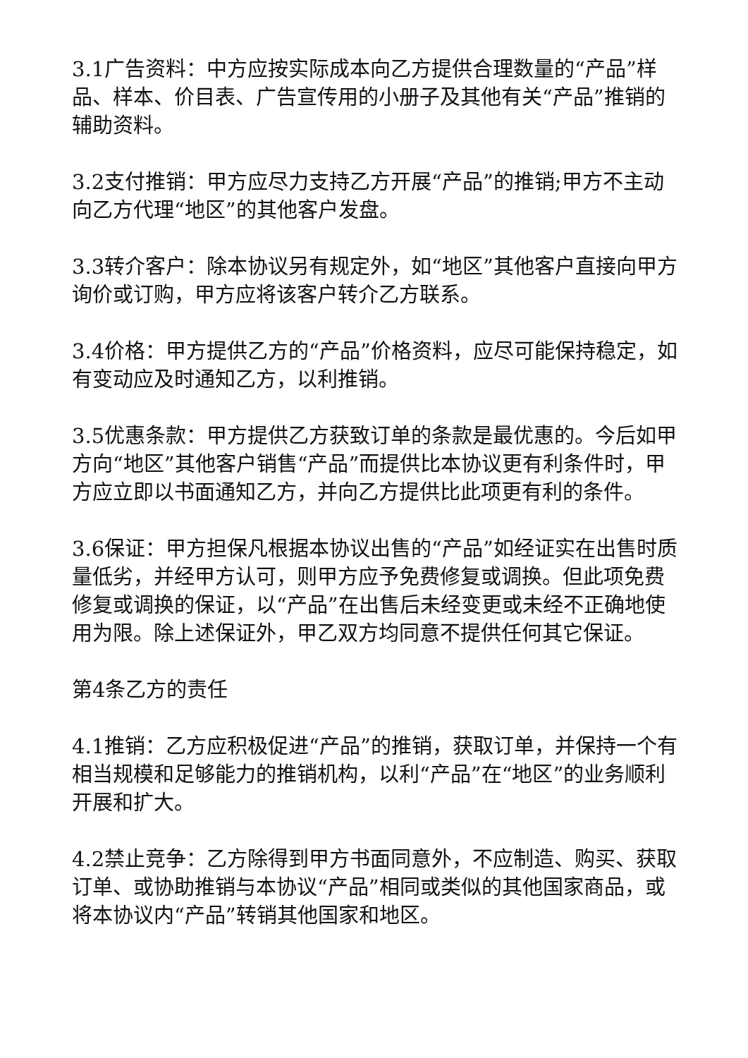3.1广告资料：中方应按实际成本向乙方提供合理数量的“产品”样品、样本、价目表、广告宣传用的小册子及其他有关“产品”推销的辅助资料。
3.2支付推销：甲方应尽力支持乙方开展“产品”的推销;甲方不主动向乙方代理“地区”的其他客户发盘。
3.3转介客户：除本协议另有规定外，如“地区”其他客户直接向甲方询价或订购，甲方应将该客户转介乙方联系。
3.4价格：甲方提供乙方的“产品”价格资料，应尽可能保持稳定，如有变动应及时通知乙方，以利推销。
3.5优惠条款：甲方提供乙方获致订单的条款是最优惠的。今后如甲方向“地区”其他客户销售“产品”而提供比本协议更有利条件时，甲方应立即以书面通知乙方，并向乙方提供比此项更有利的条件。
3.6保证：甲方担保凡根据本协议出售的“产品”如经证实在出售时质量低劣，并经甲方认可，则甲方应予免费修复或调换。但此项免费修复或调换的保证，以“产品”在出售后未经变更或未经不正确地使用为限。除上述保证外，甲乙双方均同意不提供任何其它保证。
第4条乙方的责任
4.1推销：乙方应积极促进“产品”的推销，获取订单，并保持一个有相当规模和足够能力的推销机构，以利“产品”在“地区”的业务顺利开展和扩大。
4.2禁止竞争：乙方除得到甲方书面同意外，不应制造、购买、获取订单、或协助推销与本协议“产品”相同或类似的其他国家商品，或将本协议内“产品”转销其他国家和地区。